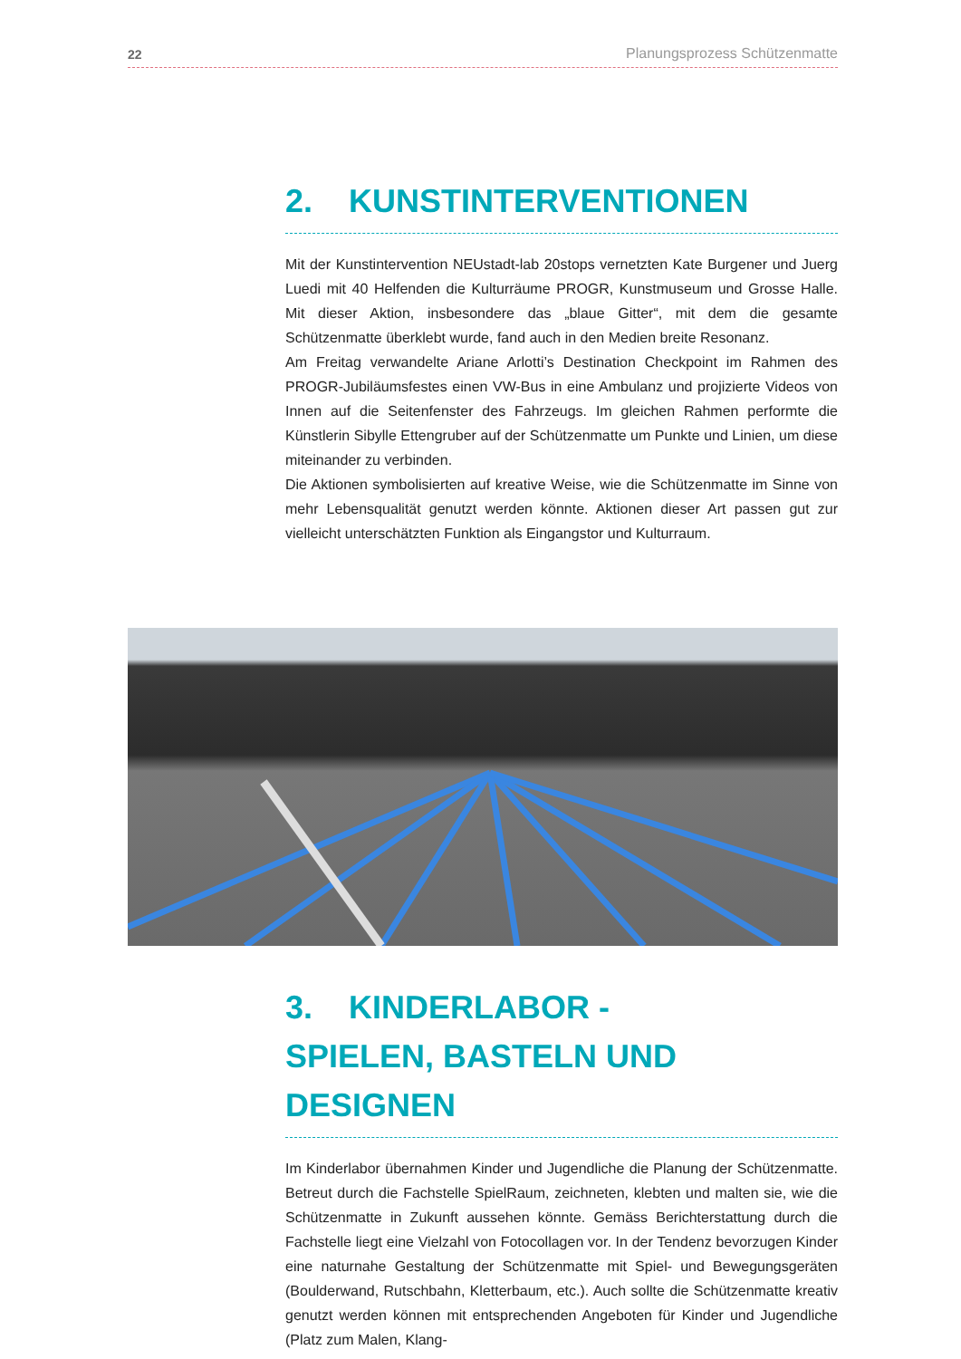22 Planungsprozess Schützenmatte
2. KUNSTINTERVENTIONEN
Mit der Kunstintervention NEUstadt-lab 20stops vernetzten Kate Burgener und Juerg Luedi mit 40 Helfenden die Kulturräume PROGR, Kunstmuseum und Grosse Halle. Mit dieser Aktion, insbesondere das „blaue Gitter“, mit dem die gesamte Schützenmatte überklebt wurde, fand auch in den Medien breite Resonanz.
Am Freitag verwandelte Ariane Arlotti’s Destination Checkpoint im Rahmen des PROGR-Jubiläumsfestes einen VW-Bus in eine Ambulanz und projizierte Videos von Innen auf die Seitenfenster des Fahrzeugs. Im gleichen Rahmen performte die Künstlerin Sibylle Ettengruber auf der Schützenmatte um Punkte und Linien, um diese miteinander zu verbinden.
Die Aktionen symbolisierten auf kreative Weise, wie die Schützenmatte im Sinne von mehr Lebensqualität genutzt werden könnte. Aktionen dieser Art passen gut zur vielleicht unterschätzten Funktion als Eingangstor und Kulturraum.
3. KINDERLABOR -
SPIELEN, BASTELN UND DESIGNEN
Im Kinderlabor übernahmen Kinder und Jugendliche die Planung der Schützenmatte. Betreut durch die Fachstelle SpielRaum, zeichneten, klebten und malten sie, wie die Schützenmatte in Zukunft aussehen könnte. Gemäss Berichterstattung durch die Fachstelle liegt eine Vielzahl von Fotocollagen vor. In der Tendenz bevorzugen Kinder eine naturnahe Gestaltung der Schützenmatte mit Spiel- und Bewegungsgeräten (Boulderwand, Rutschbahn, Kletterbaum, etc.). Auch sollte die Schützenmatte kreativ genutzt werden können mit entsprechenden Angeboten für Kinder und Jugendliche (Platz zum Malen, Klang-